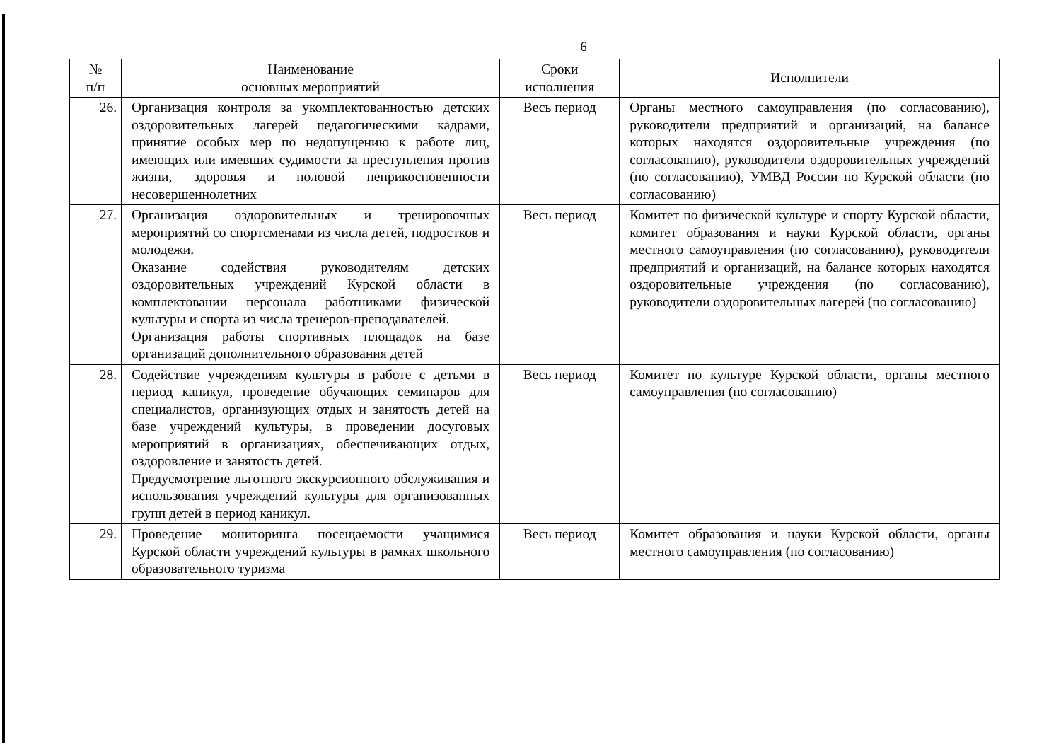6
| № п/п | Наименование основных мероприятий | Сроки исполнения | Исполнители |
| --- | --- | --- | --- |
| 26. | Организация контроля за укомплектованностью детских оздоровительных лагерей педагогическими кадрами, принятие особых мер по недопущению к работе лиц, имеющих или имевших судимости за преступления против жизни, здоровья и половой неприкосновенности несовершеннолетних | Весь период | Органы местного самоуправления (по согласованию), руководители предприятий и организаций, на балансе которых находятся оздоровительные учреждения (по согласованию), руководители оздоровительных учреждений (по согласованию), УМВД России по Курской области (по согласованию) |
| 27. | Организация оздоровительных и тренировочных мероприятий со спортсменами из числа детей, подростков и молодежи. Оказание содействия руководителям детских оздоровительных учреждений Курской области в комплектовании персонала работниками физической культуры и спорта из числа тренеров-преподавателей. Организация работы спортивных площадок на базе организаций дополнительного образования детей | Весь период | Комитет по физической культуре и спорту Курской области, комитет образования и науки Курской области, органы местного самоуправления (по согласованию), руководители предприятий и организаций, на балансе которых находятся оздоровительные учреждения (по согласованию), руководители оздоровительных лагерей (по согласованию) |
| 28. | Содействие учреждениям культуры в работе с детьми в период каникул, проведение обучающих семинаров для специалистов, организующих отдых и занятость детей на базе учреждений культуры, в проведении досуговых мероприятий в организациях, обеспечивающих отдых, оздоровление и занятость детей. Предусмотрение льготного экскурсионного обслуживания и использования учреждений культуры для организованных групп детей в период каникул. | Весь период | Комитет по культуре Курской области, органы местного самоуправления (по согласованию) |
| 29. | Проведение мониторинга посещаемости учащимися Курской области учреждений культуры в рамках школьного образовательного туризма | Весь период | Комитет образования и науки Курской области, органы местного самоуправления (по согласованию) |